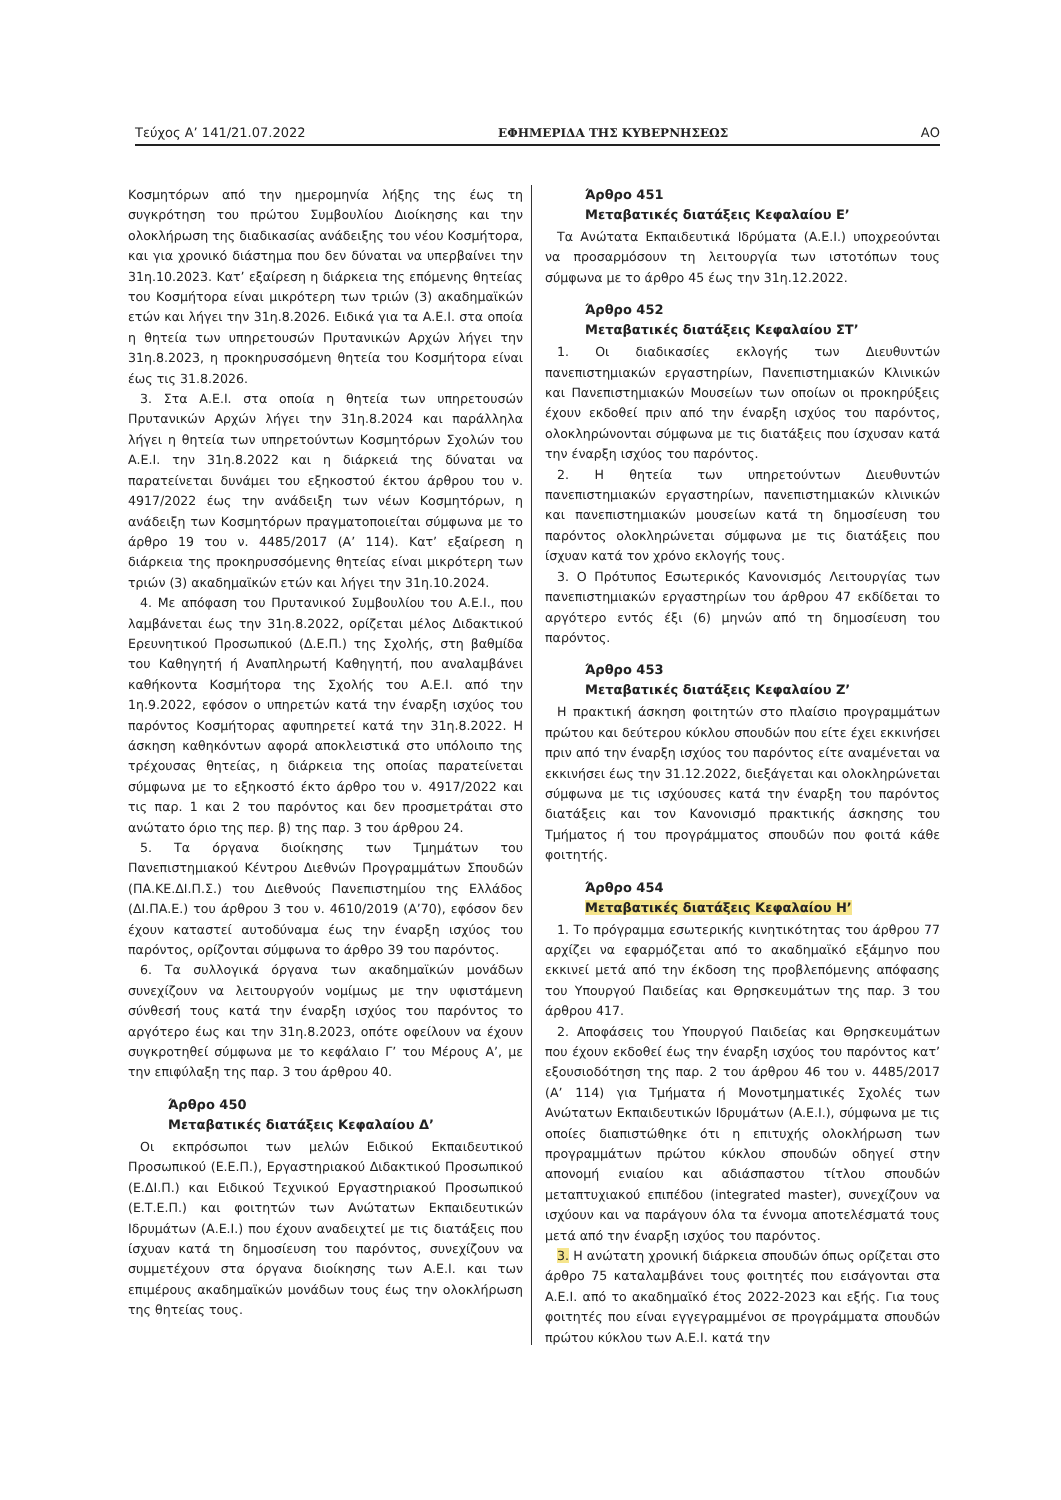Τεύχος Α’ 141/21.07.2022 ΕΦΗΜΕΡΙΔΑ ΤΗΣ ΚΥΒΕΡΝΗΣΕΩΣ ΑΟ
Κοσμητόρων από την ημερομηνία λήξης της έως τη συγκρότηση του πρώτου Συμβουλίου Διοίκησης και την ολοκλήρωση της διαδικασίας ανάδειξης του νέου Κοσμήτορα, και για χρονικό διάστημα που δεν δύναται να υπερβαίνει την 31η.10.2023. Κατ’ εξαίρεση η διάρκεια της επόμενης θητείας του Κοσμήτορα είναι μικρότερη των τριών (3) ακαδημαϊκών ετών και λήγει την 31η.8.2026. Ειδικά για τα Α.Ε.Ι. στα οποία η θητεία των υπηρετουσών Πρυτανικών Αρχών λήγει την 31η.8.2023, η προκηρυσσόμενη θητεία του Κοσμήτορα είναι έως τις 31.8.2026.
3. Στα Α.Ε.Ι. στα οποία η θητεία των υπηρετουσών Πρυτανικών Αρχών λήγει την 31η.8.2024 και παράλληλα λήγει η θητεία των υπηρετούντων Κοσμητόρων Σχολών του Α.Ε.Ι. την 31η.8.2022 και η διάρκειά της δύναται να παρατείνεται δυνάμει του εξηκοστού έκτου άρθρου του ν. 4917/2022 έως την ανάδειξη των νέων Κοσμητόρων, η ανάδειξη των Κοσμητόρων πραγματοποιείται σύμφωνα με το άρθρο 19 του ν. 4485/2017 (Α’ 114). Κατ’ εξαίρεση η διάρκεια της προκηρυσσόμενης θητείας είναι μικρότερη των τριών (3) ακαδημαϊκών ετών και λήγει την 31η.10.2024.
4. Με απόφαση του Πρυτανικού Συμβουλίου του Α.Ε.Ι., που λαμβάνεται έως την 31η.8.2022, ορίζεται μέλος Διδακτικού Ερευνητικού Προσωπικού (Δ.Ε.Π.) της Σχολής, στη βαθμίδα του Καθηγητή ή Αναπληρωτή Καθηγητή, που αναλαμβάνει καθήκοντα Κοσμήτορα της Σχολής του Α.Ε.Ι. από την 1η.9.2022, εφόσον ο υπηρετών κατά την έναρξη ισχύος του παρόντος Κοσμήτορας αφυπηρετεί κατά την 31η.8.2022. Η άσκηση καθηκόντων αφορά αποκλειστικά στο υπόλοιπο της τρέχουσας θητείας, η διάρκεια της οποίας παρατείνεται σύμφωνα με το εξηκοστό έκτο άρθρο του ν. 4917/2022 και τις παρ. 1 και 2 του παρόντος και δεν προσμετράται στο ανώτατο όριο της περ. β) της παρ. 3 του άρθρου 24.
5. Τα όργανα διοίκησης των Τμημάτων του Πανεπιστημιακού Κέντρου Διεθνών Προγραμμάτων Σπουδών (ΠΑ.ΚΕ.ΔΙ.Π.Σ.) του Διεθνούς Πανεπιστημίου της Ελλάδος (ΔΙ.ΠΑ.Ε.) του άρθρου 3 του ν. 4610/2019 (Α’70), εφόσον δεν έχουν καταστεί αυτοδύναμα έως την έναρξη ισχύος του παρόντος, ορίζονται σύμφωνα το άρθρο 39 του παρόντος.
6. Τα συλλογικά όργανα των ακαδημαϊκών μονάδων συνεχίζουν να λειτουργούν νομίμως με την υφιστάμενη σύνθεσή τους κατά την έναρξη ισχύος του παρόντος το αργότερο έως και την 31η.8.2023, οπότε οφείλουν να έχουν συγκροτηθεί σύμφωνα με το κεφάλαιο Γ’ του Μέρους Α’, με την επιφύλαξη της παρ. 3 του άρθρου 40.
Άρθρο 450
Μεταβατικές διατάξεις Κεφαλαίου Δ’
Οι εκπρόσωποι των μελών Ειδικού Εκπαιδευτικού Προσωπικού (Ε.Ε.Π.), Εργαστηριακού Διδακτικού Προσωπικού (Ε.ΔΙ.Π.) και Ειδικού Τεχνικού Εργαστηριακού Προσωπικού (Ε.Τ.Ε.Π.) και φοιτητών των Ανώτατων Εκπαιδευτικών Ιδρυμάτων (Α.Ε.Ι.) που έχουν αναδειχτεί με τις διατάξεις που ίσχυαν κατά τη δημοσίευση του παρόντος, συνεχίζουν να συμμετέχουν στα όργανα διοίκησης των Α.Ε.Ι. και των επιμέρους ακαδημαϊκών μονάδων τους έως την ολοκλήρωση της θητείας τους.
Άρθρο 451
Μεταβατικές διατάξεις Κεφαλαίου Ε’
Τα Ανώτατα Εκπαιδευτικά Ιδρύματα (Α.Ε.Ι.) υποχρεούνται να προσαρμόσουν τη λειτουργία των ιστοτόπων τους σύμφωνα με το άρθρο 45 έως την 31η.12.2022.
Άρθρο 452
Μεταβατικές διατάξεις Κεφαλαίου ΣΤ’
1. Οι διαδικασίες εκλογής των Διευθυντών πανεπιστημιακών εργαστηρίων, Πανεπιστημιακών Κλινικών και Πανεπιστημιακών Μουσείων των οποίων οι προκηρύξεις έχουν εκδοθεί πριν από την έναρξη ισχύος του παρόντος, ολοκληρώνονται σύμφωνα με τις διατάξεις που ίσχυσαν κατά την έναρξη ισχύος του παρόντος.
2. Η θητεία των υπηρετούντων Διευθυντών πανεπιστημιακών εργαστηρίων, πανεπιστημιακών κλινικών και πανεπιστημιακών μουσείων κατά τη δημοσίευση του παρόντος ολοκληρώνεται σύμφωνα με τις διατάξεις που ίσχυαν κατά τον χρόνο εκλογής τους.
3. Ο Πρότυπος Εσωτερικός Κανονισμός Λειτουργίας των πανεπιστημιακών εργαστηρίων του άρθρου 47 εκδίδεται το αργότερο εντός έξι (6) μηνών από τη δημοσίευση του παρόντος.
Άρθρο 453
Μεταβατικές διατάξεις Κεφαλαίου Ζ’
Η πρακτική άσκηση φοιτητών στο πλαίσιο προγραμμάτων πρώτου και δεύτερου κύκλου σπουδών που είτε έχει εκκινήσει πριν από την έναρξη ισχύος του παρόντος είτε αναμένεται να εκκινήσει έως την 31.12.2022, διεξάγεται και ολοκληρώνεται σύμφωνα με τις ισχύουσες κατά την έναρξη του παρόντος διατάξεις και τον Κανονισμό πρακτικής άσκησης του Τμήματος ή του προγράμματος σπουδών που φοιτά κάθε φοιτητής.
Άρθρο 454
Μεταβατικές διατάξεις Κεφαλαίου Η’
1. Το πρόγραμμα εσωτερικής κινητικότητας του άρθρου 77 αρχίζει να εφαρμόζεται από το ακαδημαϊκό εξάμηνο που εκκινεί μετά από την έκδοση της προβλεπόμενης απόφασης του Υπουργού Παιδείας και Θρησκευμάτων της παρ. 3 του άρθρου 417.
2. Αποφάσεις του Υπουργού Παιδείας και Θρησκευμάτων που έχουν εκδοθεί έως την έναρξη ισχύος του παρόντος κατ’ εξουσιοδότηση της παρ. 2 του άρθρου 46 του ν. 4485/2017 (Α’ 114) για Τμήματα ή Μονοτμηματικές Σχολές των Ανώτατων Εκπαιδευτικών Ιδρυμάτων (Α.Ε.Ι.), σύμφωνα με τις οποίες διαπιστώθηκε ότι η επιτυχής ολοκλήρωση των προγραμμάτων πρώτου κύκλου σπουδών οδηγεί στην απονομή ενιαίου και αδιάσπαστου τίτλου σπουδών μεταπτυχιακού επιπέδου (integrated master), συνεχίζουν να ισχύουν και να παράγουν όλα τα έννομα αποτελέσματά τους μετά από την έναρξη ισχύος του παρόντος.
3. Η ανώτατη χρονική διάρκεια σπουδών όπως ορίζεται στο άρθρο 75 καταλαμβάνει τους φοιτητές που εισάγονται στα Α.Ε.Ι. από το ακαδημαϊκό έτος 2022-2023 και εξής. Για τους φοιτητές που είναι εγγεγραμμένοι σε προγράμματα σπουδών πρώτου κύκλου των Α.Ε.Ι. κατά την